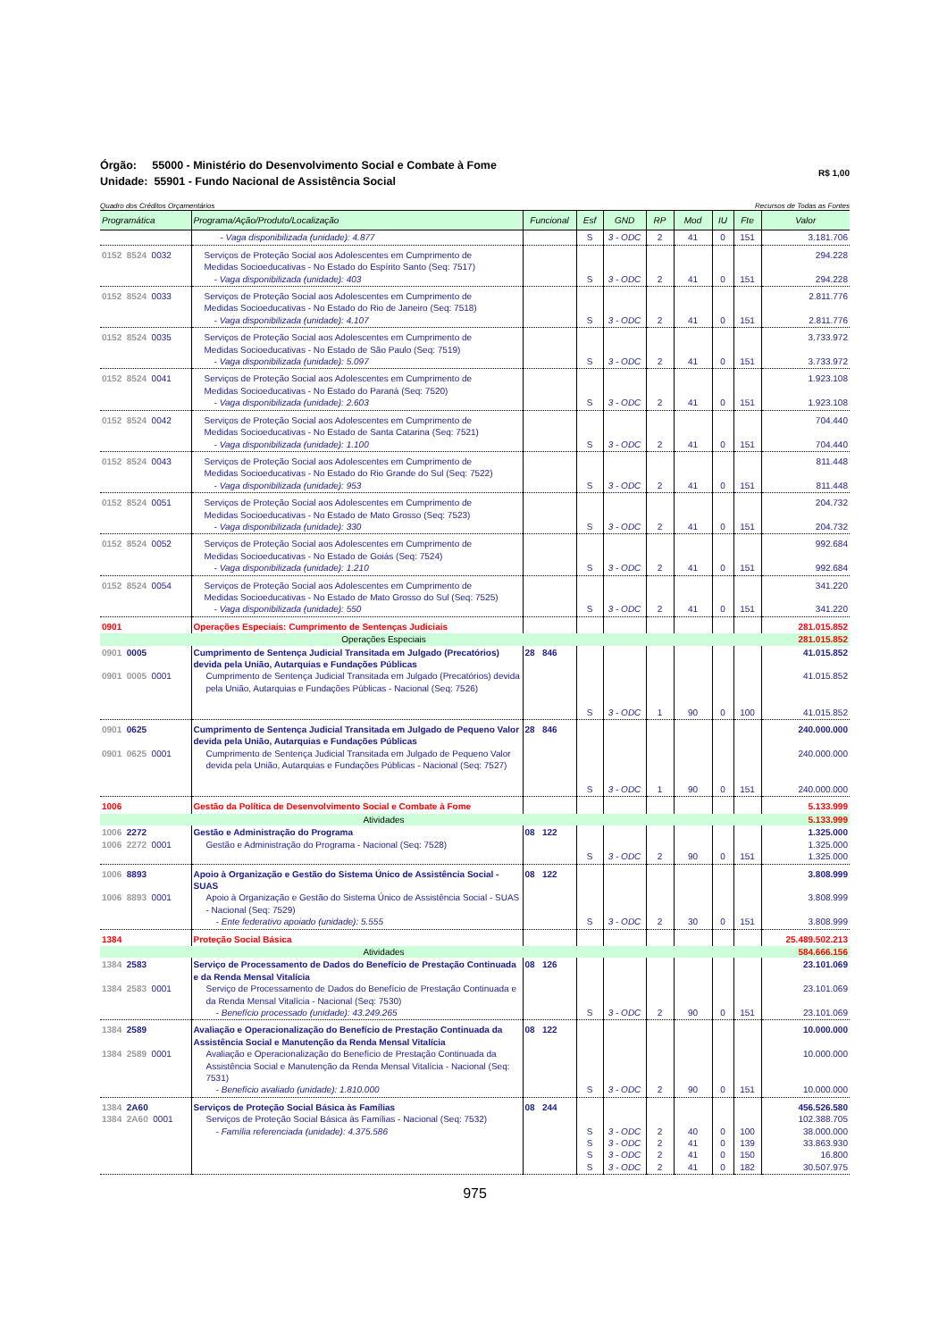Órgão: 55000 - Ministério do Desenvolvimento Social e Combate à Fome
Unidade: 55901 - Fundo Nacional de Assistência Social
R$ 1,00
Quadro dos Créditos Orçamentários Recursos de Todas as Fontes
| Programática | Programa/Ação/Produto/Localização | Funcional | Esf | GND | RP | Mod | IU | Fte | Valor |
| --- | --- | --- | --- | --- | --- | --- | --- | --- | --- |
| | - Vaga disponibilizada (unidade): 4.877 | | S | 3 - ODC | 2 | 41 | 0 | 151 | 3.181.706 |
| 0152 8524 0032 | Serviços de Proteção Social aos Adolescentes em Cumprimento de Medidas Socioeducativas - No Estado do Espírito Santo (Seq: 7517) - Vaga disponibilizada (unidade): 403 | | S | 3 - ODC | 2 | 41 | 0 | 151 | 294.228 294.228 |
| 0152 8524 0033 | Serviços de Proteção Social aos Adolescentes em Cumprimento de Medidas Socioeducativas - No Estado do Rio de Janeiro (Seq: 7518) - Vaga disponibilizada (unidade): 4.107 | | S | 3 - ODC | 2 | 41 | 0 | 151 | 2.811.776 2.811.776 |
| 0152 8524 0035 | Serviços de Proteção Social aos Adolescentes em Cumprimento de Medidas Socioeducativas - No Estado de São Paulo (Seq: 7519) - Vaga disponibilizada (unidade): 5.097 | | S | 3 - ODC | 2 | 41 | 0 | 151 | 3.733.972 3.733.972 |
| 0152 8524 0041 | Serviços de Proteção Social aos Adolescentes em Cumprimento de Medidas Socioeducativas - No Estado do Paraná (Seq: 7520) - Vaga disponibilizada (unidade): 2.603 | | S | 3 - ODC | 2 | 41 | 0 | 151 | 1.923.108 1.923.108 |
| 0152 8524 0042 | Serviços de Proteção Social aos Adolescentes em Cumprimento de Medidas Socioeducativas - No Estado de Santa Catarina (Seq: 7521) - Vaga disponibilizada (unidade): 1.100 | | S | 3 - ODC | 2 | 41 | 0 | 151 | 704.440 704.440 |
| 0152 8524 0043 | Serviços de Proteção Social aos Adolescentes em Cumprimento de Medidas Socioeducativas - No Estado do Rio Grande do Sul (Seq: 7522) - Vaga disponibilizada (unidade): 953 | | S | 3 - ODC | 2 | 41 | 0 | 151 | 811.448 811.448 |
| 0152 8524 0051 | Serviços de Proteção Social aos Adolescentes em Cumprimento de Medidas Socioeducativas - No Estado de Mato Grosso (Seq: 7523) - Vaga disponibilizada (unidade): 330 | | S | 3 - ODC | 2 | 41 | 0 | 151 | 204.732 204.732 |
| 0152 8524 0052 | Serviços de Proteção Social aos Adolescentes em Cumprimento de Medidas Socioeducativas - No Estado de Goiás (Seq: 7524) - Vaga disponibilizada (unidade): 1.210 | | S | 3 - ODC | 2 | 41 | 0 | 151 | 992.684 992.684 |
| 0152 8524 0054 | Serviços de Proteção Social aos Adolescentes em Cumprimento de Medidas Socioeducativas - No Estado de Mato Grosso do Sul (Seq: 7525) - Vaga disponibilizada (unidade): 550 | | S | 3 - ODC | 2 | 41 | 0 | 151 | 341.220 341.220 |
| 0901 | Operações Especiais: Cumprimento de Sentenças Judiciais | | | | | | | | 281.015.852 |
| | Operações Especiais | | | | | | | | 281.015.852 |
| 0901 0005 0901 0005 0001 | Cumprimento de Sentença Judicial Transitada em Julgado (Precatórios) devida pela União, Autarquias e Fundações Públicas Cumprimento de Sentença Judicial Transitada em Julgado (Precatórios) devida pela União, Autarquias e Fundações Públicas - Nacional (Seq: 7526) | 28 846 | S | 3 - ODC | 1 | 90 | 0 | 100 | 41.015.852 41.015.852 41.015.852 |
| 0901 0625 0901 0625 0001 | Cumprimento de Sentença Judicial Transitada em Julgado de Pequeno Valor devida pela União, Autarquias e Fundações Públicas Cumprimento de Sentença Judicial Transitada em Julgado de Pequeno Valor devida pela União, Autarquias e Fundações Públicas - Nacional (Seq: 7527) | 28 846 | S | 3 - ODC | 1 | 90 | 0 | 151 | 240.000.000 240.000.000 240.000.000 |
| 1006 | Gestão da Política de Desenvolvimento Social e Combate à Fome | | | | | | | | 5.133.999 |
| | Atividades | | | | | | | | 5.133.999 |
| 1006 2272 1006 2272 0001 | Gestão e Administração do Programa Gestão e Administração do Programa - Nacional (Seq: 7528) | 08 122 | S | 3 - ODC | 2 | 90 | 0 | 151 | 1.325.000 1.325.000 1.325.000 |
| 1006 8893 1006 8893 0001 | Apoio à Organização e Gestão do Sistema Único de Assistência Social - SUAS Apoio à Organização e Gestão do Sistema Único de Assistência Social - SUAS - Nacional (Seq: 7529) - Ente federativo apoiado (unidade): 5.555 | 08 122 | S | 3 - ODC | 2 | 30 | 0 | 151 | 3.808.999 3.808.999 3.808.999 |
| 1384 | Proteção Social Básica | | | | | | | | 25.489.502.213 |
| | Atividades | | | | | | | | 584.666.156 |
| 1384 2583 1384 2583 0001 | Serviço de Processamento de Dados do Benefício de Prestação Continuada e da Renda Mensal Vitalícia Serviço de Processamento de Dados do Benefício de Prestação Continuada e da Renda Mensal Vitalícia - Nacional (Seq: 7530) - Benefício processado (unidade): 43.249.265 | 08 126 | S | 3 - ODC | 2 | 90 | 0 | 151 | 23.101.069 23.101.069 23.101.069 |
| 1384 2589 1384 2589 0001 | Avaliação e Operacionalização do Benefício de Prestação Continuada da Assistência Social e Manutenção da Renda Mensal Vitalícia Avaliação e Operacionalização do Benefício de Prestação Continuada da Assistência Social e Manutenção da Renda Mensal Vitalícia - Nacional (Seq: 7531) - Benefício avaliado (unidade): 1.810.000 | 08 122 | S | 3 - ODC | 2 | 90 | 0 | 151 | 10.000.000 10.000.000 10.000.000 |
| 1384 2A60 1384 2A60 0001 | Serviços de Proteção Social Básica às Famílias Serviços de Proteção Social Básica às Famílias - Nacional (Seq: 7532) - Família referenciada (unidade): 4.375.586 | 08 244 | S S S S | 3 - ODC 3 - ODC 3 - ODC 3 - ODC | 2 2 2 2 | 40 41 41 41 | 0 0 0 0 | 100 139 150 182 | 456.526.580 102.388.705 38.000.000 33.863.930 16.800 30.507.975 |
975